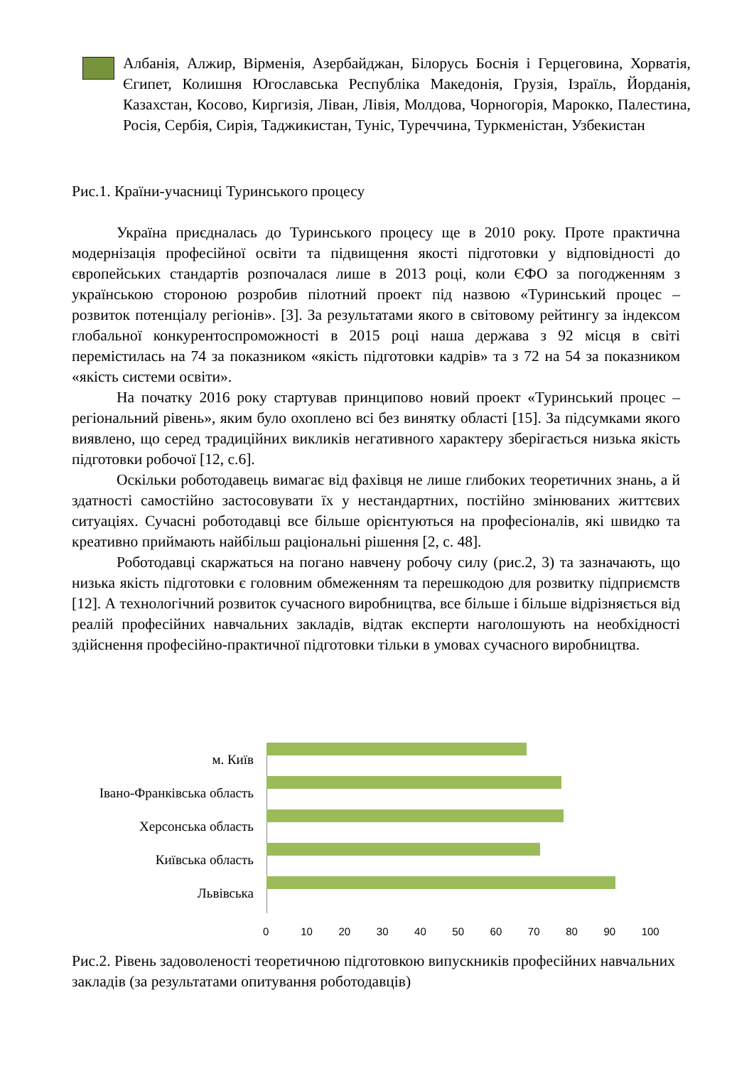Албанія, Алжир, Вірменія, Азербайджан, Білорусь Боснія і Герцеговина, Хорватія, Єгипет, Колишня Югославська Республіка Македонія, Грузія, Ізраїль, Йорданія, Казахстан, Косово, Киргизія, Ліван, Лівія, Молдова, Чорногорія, Марокко, Палестина, Росія, Сербія, Сирія, Таджикистан, Туніс, Туреччина, Туркменістан, Узбекистан
Рис.1. Країни-учасниці Туринського процесу
Україна приєдналась до Туринського процесу ще в 2010 року. Проте практична модернізація професійної освіти та підвищення якості підготовки у відповідності до європейських стандартів розпочалася лише в 2013 році, коли ЄФО за погодженням з українською стороною розробив пілотний проект під назвою «Туринський процес – розвиток потенціалу регіонів». [3]. За результатами якого в світовому рейтингу за індексом глобальної конкурентоспроможності в 2015 році наша держава з 92 місця в світі перемістилась на 74 за показником «якість підготовки кадрів» та з 72 на 54 за показником «якість системи освіти».
На початку 2016 року стартував принципово новий проект «Туринський процес – регіональний рівень», яким було охоплено всі без винятку області [15]. За підсумками якого виявлено, що серед традиційних викликів негативного характеру зберігається низька якість підготовки робочої [12, с.6].
Оскільки роботодавець вимагає від фахівця не лише глибоких теоретичних знань, а й здатності самостійно застосовувати їх у нестандартних, постійно змінюваних життєвих ситуаціях. Сучасні роботодавці все більше орієнтуються на професіоналів, які швидко та креативно приймають найбільш раціональні рішення [2, с. 48].
Роботодавці скаржаться на погано навчену робочу силу (рис.2, 3) та зазначають, що низька якість підготовки є головним обмеженням та перешкодою для розвитку підприємств [12]. А технологічний розвиток сучасного виробництва, все більше і більше відрізняється від реалій професійних навчальних закладів, відтак експерти наголошують на необхідності здійснення професійно-практичної підготовки тільки в умовах сучасного виробництва.
м. Київ
Івано-Франківська область
Херсонська область
Київська область
Львівська
0 10 20 30 40 50 60 70 80 90 100
Рис.2. Рівень задоволеності теоретичною підготовкою випускників професійних навчальних закладів (за результатами опитування роботодавців)